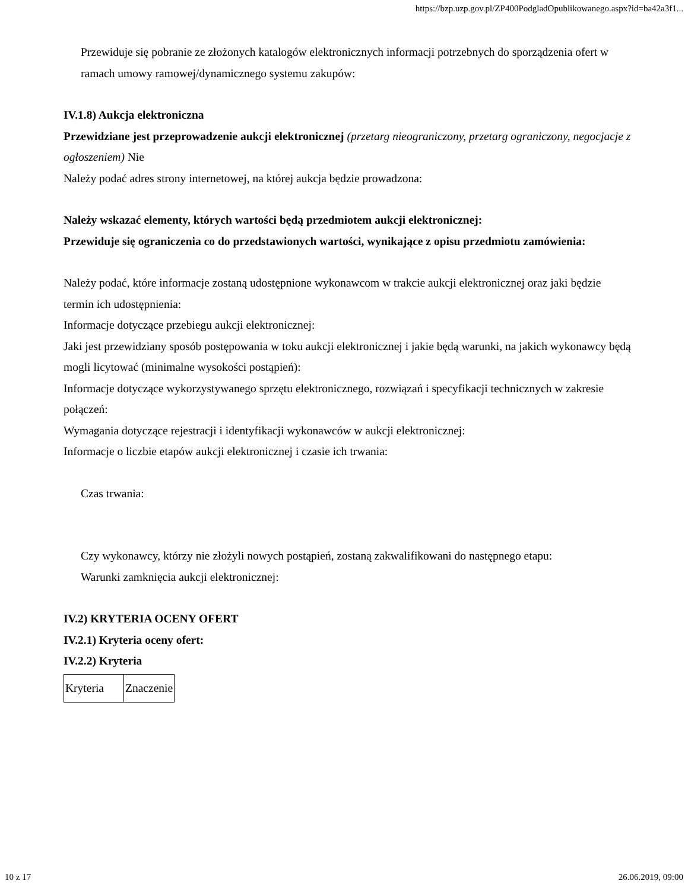https://bzp.uzp.gov.pl/ZP400PodgladOpublikowanego.aspx?id=ba42a3f1...
Przewiduje się pobranie ze złożonych katalogów elektronicznych informacji potrzebnych do sporządzenia ofert w ramach umowy ramowej/dynamicznego systemu zakupów:
IV.1.8) Aukcja elektroniczna
Przewidziane jest przeprowadzenie aukcji elektronicznej (przetarg nieograniczony, przetarg ograniczony, negocjacje z ogłoszeniem) Nie
Należy podać adres strony internetowej, na której aukcja będzie prowadzona:
Należy wskazać elementy, których wartości będą przedmiotem aukcji elektronicznej:
Przewiduje się ograniczenia co do przedstawionych wartości, wynikające z opisu przedmiotu zamówienia:
Należy podać, które informacje zostaną udostępnione wykonawcom w trakcie aukcji elektronicznej oraz jaki będzie termin ich udostępnienia:
Informacje dotyczące przebiegu aukcji elektronicznej:
Jaki jest przewidziany sposób postępowania w toku aukcji elektronicznej i jakie będą warunki, na jakich wykonawcy będą mogli licytować (minimalne wysokości postąpień):
Informacje dotyczące wykorzystywanego sprzętu elektronicznego, rozwiązań i specyfikacji technicznych w zakresie połączeń:
Wymagania dotyczące rejestracji i identyfikacji wykonawców w aukcji elektronicznej:
Informacje o liczbie etapów aukcji elektronicznej i czasie ich trwania:
Czas trwania:
Czy wykonawcy, którzy nie złożyli nowych postąpień, zostaną zakwalifikowani do następnego etapu:
Warunki zamknięcia aukcji elektronicznej:
IV.2) KRYTERIA OCENY OFERT
IV.2.1) Kryteria oceny ofert:
IV.2.2) Kryteria
| Kryteria | Znaczenie |
10 z 17 26.06.2019, 09:00